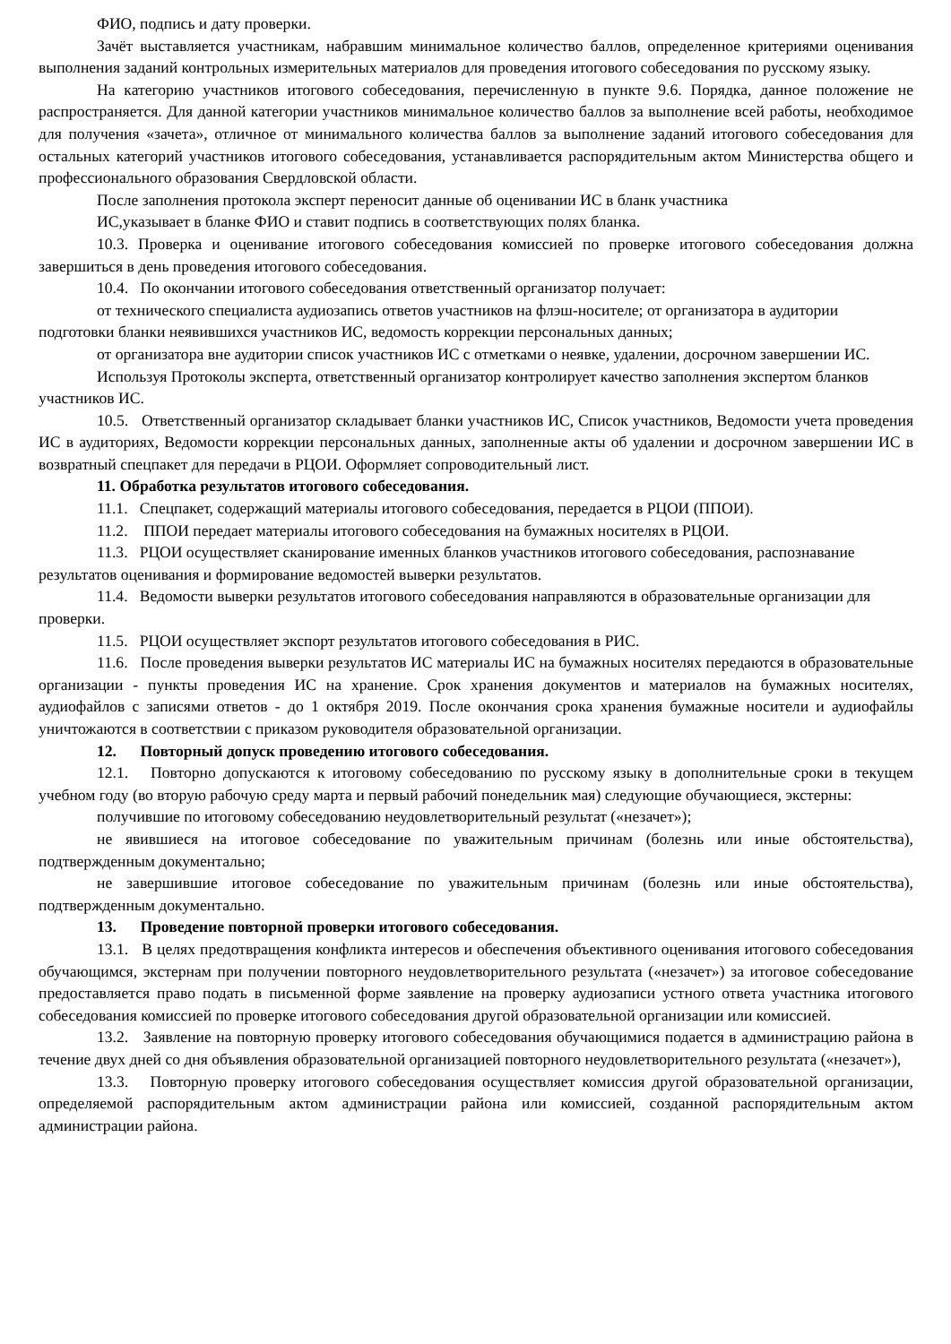ФИО, подпись и дату проверки.
Зачёт выставляется участникам, набравшим минимальное количество баллов, определенное критериями оценивания выполнения заданий контрольных измерительных материалов для проведения итогового собеседования по русскому языку.
На категорию участников итогового собеседования, перечисленную в пункте 9.6. Порядка, данное положение не распространяется. Для данной категории участников минимальное количество баллов за выполнение всей работы, необходимое для получения «зачета», отличное от минимального количества баллов за выполнение заданий итогового собеседования для остальных категорий участников итогового собеседования, устанавливается распорядительным актом Министерства общего и профессионального образования Свердловской области.
После заполнения протокола эксперт переносит данные об оценивании ИС в бланк участника
ИС,указывает в бланке ФИО и ставит подпись в соответствующих полях бланка.
10.3. Проверка и оценивание итогового собеседования комиссией по проверке итогового собеседования должна завершиться в день проведения итогового собеседования.
10.4. По окончании итогового собеседования ответственный организатор получает:
от технического специалиста аудиозапись ответов участников на флэш-носителе; от организатора в аудитории подготовки бланки неявившихся участников ИС, ведомость коррекции персональных данных;
от организатора вне аудитории список участников ИС с отметками о неявке, удалении, досрочном завершении ИС.
Используя Протоколы эксперта, ответственный организатор контролирует качество заполнения экспертом бланков участников ИС.
10.5. Ответственный организатор складывает бланки участников ИС, Список участников, Ведомости учета проведения ИС в аудиториях, Ведомости коррекции персональных данных, заполненные акты об удалении и досрочном завершении ИС в возвратный спецпакет для передачи в РЦОИ. Оформляет сопроводительный лист.
11. Обработка результатов итогового собеседования.
11.1. Спецпакет, содержащий материалы итогового собеседования, передается в РЦОИ (ППОИ).
11.2. ППОИ передает материалы итогового собеседования на бумажных носителях в РЦОИ.
11.3. РЦОИ осуществляет сканирование именных бланков участников итогового собеседования, распознавание результатов оценивания и формирование ведомостей выверки результатов.
11.4. Ведомости выверки результатов итогового собеседования направляются в образовательные организации для проверки.
11.5. РЦОИ осуществляет экспорт результатов итогового собеседования в РИС.
11.6. После проведения выверки результатов ИС материалы ИС на бумажных носителях передаются в образовательные организации - пункты проведения ИС на хранение. Срок хранения документов и материалов на бумажных носителях, аудиофайлов с записями ответов - до 1 октября 2019. После окончания срока хранения бумажные носители и аудиофайлы уничтожаются в соответствии с приказом руководителя образовательной организации.
12. Повторный допуск проведению итогового собеседования.
12.1. Повторно допускаются к итоговому собеседованию по русскому языку в дополнительные сроки в текущем учебном году (во вторую рабочую среду марта и первый рабочий понедельник мая) следующие обучающиеся, экстерны:
получившие по итоговому собеседованию неудовлетворительный результат («незачет»);
не явившиеся на итоговое собеседование по уважительным причинам (болезнь или иные обстоятельства), подтвержденным документально;
не завершившие итоговое собеседование по уважительным причинам (болезнь или иные обстоятельства), подтвержденным документально.
13. Проведение повторной проверки итогового собеседования.
13.1. В целях предотвращения конфликта интересов и обеспечения объективного оценивания итогового собеседования обучающимся, экстернам при получении повторного неудовлетворительного результата («незачет») за итоговое собеседование предоставляется право подать в письменной форме заявление на проверку аудиозаписи устного ответа участника итогового собеседования комиссией по проверке итогового собеседования другой образовательной организации или комиссией.
13.2. Заявление на повторную проверку итогового собеседования обучающимися подается в администрацию района в течение двух дней со дня объявления образовательной организацией повторного неудовлетворительного результата («незачет»),
13.3. Повторную проверку итогового собеседования осуществляет комиссия другой образовательной организации, определяемой распорядительным актом администрации района или комиссией, созданной распорядительным актом администрации района.